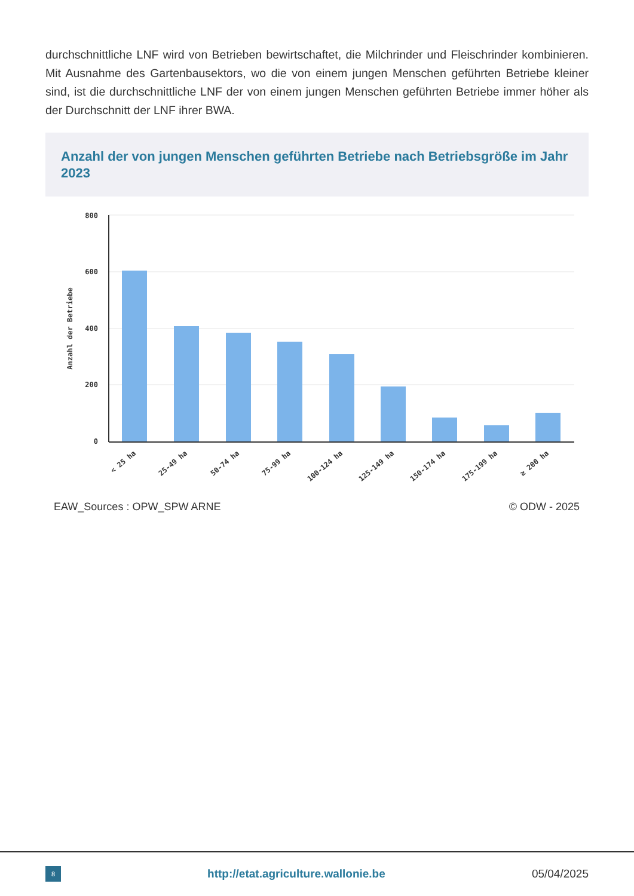durchschnittliche LNF wird von Betrieben bewirtschaftet, die Milchrinder und Fleischrinder kombinieren. Mit Ausnahme des Gartenbausektors, wo die von einem jungen Menschen geführten Betriebe kleiner sind, ist die durchschnittliche LNF der von einem jungen Menschen geführten Betriebe immer höher als der Durchschnitt der LNF ihrer BWA.
Anzahl der von jungen Menschen geführten Betriebe nach Betriebsgröße im Jahr 2023
800
600
400
200
0
Anzahl der Betriebe
< 25 ha
25-49 ha
50-74 ha
75-99 ha
100-124 ha
125-149 ha
150-174 ha
175-199 ha
≥ 200 ha
EAW_Sources : OPW_SPW ARNE © ODW - 2025
8 http://etat.agriculture.wallonie.be 05/04/2025